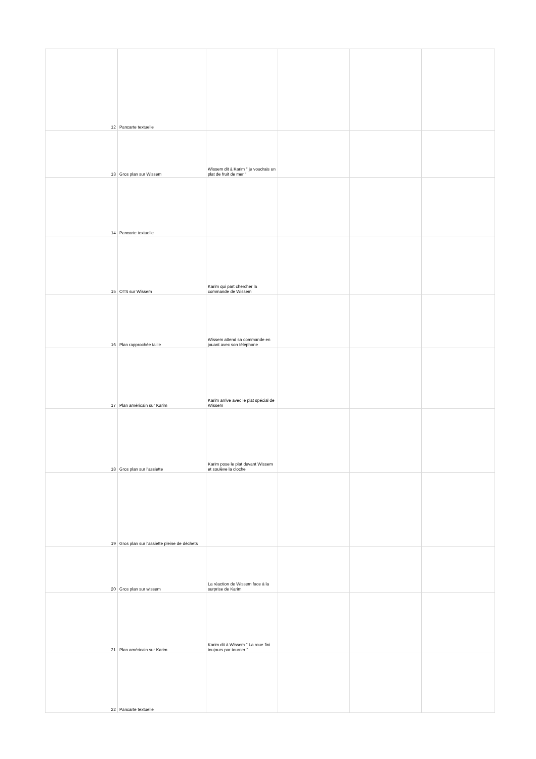| 12 | Pancarte textuelle | | | | |
| 13 | Gros plan sur Wissem | Wissem dit à Karim " je voudrais un plat de fruit de mer " | | | |
| 14 | Pancarte textuelle | | | | |
| 15 | OTS sur Wissem | Karim qui part chercher la commande de Wissem | | | |
| 16 | Plan rapprochée taille | Wissem attend sa commande en jouant avec son téléphone | | | |
| 17 | Plan américain sur Karim | Karim arrive avec le plat spécial de Wissem | | | |
| 18 | Gros plan sur l'assiette | Karim pose le plat devant Wissem et soulève la cloche | | | |
| 19 | Gros plan sur l'assiette pleine de déchets | | | | |
| 20 | Gros plan sur wissem | La réaction de Wissem face à la surprise de Karim | | | |
| 21 | Plan américain sur Karim | Karim dit à Wissem " La roue fini toujours par tourner " | | | |
| 22 | Pancarte textuelle | | | | |